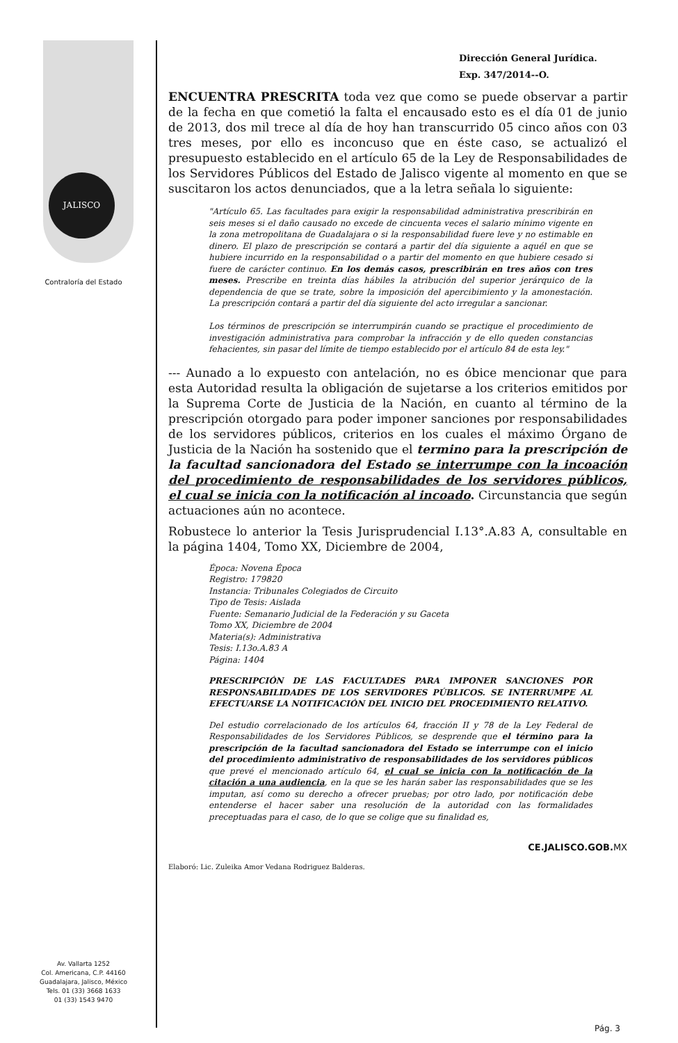JALISCO
Contraloría del Estado
Dirección General Jurídica.
Exp. 347/2014--O.
ENCUENTRA PRESCRITA toda vez que como se puede observar a partir de la fecha en que cometió la falta el encausado esto es el día 01 de junio de 2013, dos mil trece al día de hoy han transcurrido 05 cinco años con 03 tres meses, por ello es inconcuso que en éste caso, se actualizó el presupuesto establecido en el artículo 65 de la Ley de Responsabilidades de los Servidores Públicos del Estado de Jalisco vigente al momento en que se suscitaron los actos denunciados, que a la letra señala lo siguiente:
"Artículo 65. Las facultades para exigir la responsabilidad administrativa prescribirán en seis meses si el daño causado no excede de cincuenta veces el salario mínimo vigente en la zona metropolitana de Guadalajara o si la responsabilidad fuere leve y no estimable en dinero. El plazo de prescripción se contará a partir del día siguiente a aquél en que se hubiere incurrido en la responsabilidad o a partir del momento en que hubiere cesado si fuere de carácter continuo. En los demás casos, prescribirán en tres años con tres meses. Prescribe en treinta días hábiles la atribución del superior jerárquico de la dependencia de que se trate, sobre la imposición del apercibimiento y la amonestación. La prescripción contará a partir del día siguiente del acto irregular a sancionar.
Los términos de prescripción se interrumpirán cuando se practique el procedimiento de investigación administrativa para comprobar la infracción y de ello queden constancias fehacientes, sin pasar del límite de tiempo establecido por el artículo 84 de esta ley."
--- Aunado a lo expuesto con antelación, no es óbice mencionar que para esta Autoridad resulta la obligación de sujetarse a los criterios emitidos por la Suprema Corte de Justicia de la Nación, en cuanto al término de la prescripción otorgado para poder imponer sanciones por responsabilidades de los servidores públicos, criterios en los cuales el máximo Órgano de Justicia de la Nación ha sostenido que el termino para la prescripción de la facultad sancionadora del Estado se interrumpe con la incoación del procedimiento de responsabilidades de los servidores públicos, el cual se inicia con la notificación al incoado. Circunstancia que según actuaciones aún no acontece.
Robustece lo anterior la Tesis Jurisprudencial I.13°.A.83 A, consultable en la página 1404, Tomo XX, Diciembre de 2004,
Época: Novena Época
Registro: 179820
Instancia: Tribunales Colegiados de Circuito
Tipo de Tesis: Aislada
Fuente: Semanario Judicial de la Federación y su Gaceta
Tomo XX, Diciembre de 2004
Materia(s): Administrativa
Tesis: I.13o.A.83 A
Página: 1404
PRESCRIPCIÓN DE LAS FACULTADES PARA IMPONER SANCIONES POR RESPONSABILIDADES DE LOS SERVIDORES PÚBLICOS. SE INTERRUMPE AL EFECTUARSE LA NOTIFICACIÓN DEL INICIO DEL PROCEDIMIENTO RELATIVO.
Del estudio correlacionado de los artículos 64, fracción II y 78 de la Ley Federal de Responsabilidades de los Servidores Públicos, se desprende que el término para la prescripción de la facultad sancionadora del Estado se interrumpe con el inicio del procedimiento administrativo de responsabilidades de los servidores públicos que prevé el mencionado artículo 64, el cual se inicia con la notificación de la citación a una audiencia, en la que se les harán saber las responsabilidades que se les imputan, así como su derecho a ofrecer pruebas; por otro lado, por notificación debe entenderse el hacer saber una resolución de la autoridad con las formalidades preceptuadas para el caso, de lo que se colige que su finalidad es,
Elaboró: Lic. Zuleika Amor Vedana Rodriguez Balderas. CE.JALISCO.GOB. MX
Av. Vallarta 1252
Col. Americana, C.P. 44160
Guadalajara, Jalisco, México
Tels. 01 (33) 3668 1633
01 (33) 1543 9470
Pág. 3